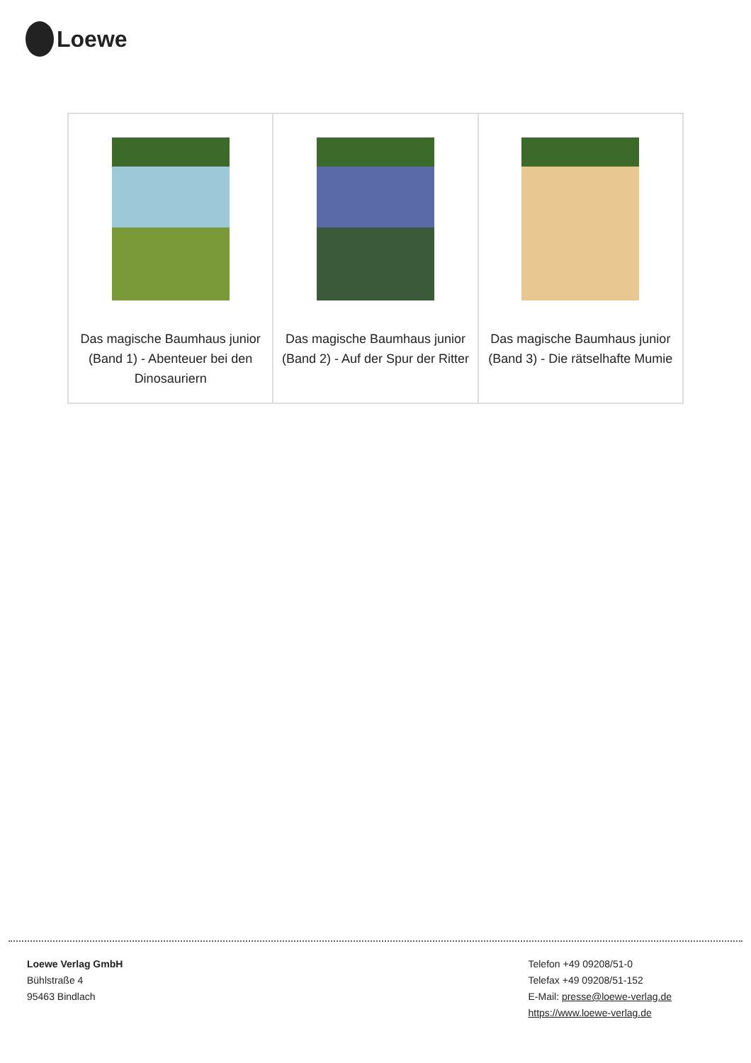Loewe
| Das magische Baumhaus junior (Band 1) - Abenteuer bei den Dinosauriern | Das magische Baumhaus junior (Band 2) - Auf der Spur der Ritter | Das magische Baumhaus junior (Band 3) - Die rätselhafte Mumie |
Loewe Verlag GmbH
Bühlstraße 4
95463 Bindlach
Telefon +49 09208/51-0
Telefax +49 09208/51-152
E-Mail: presse@loewe-verlag.de
https://www.loewe-verlag.de